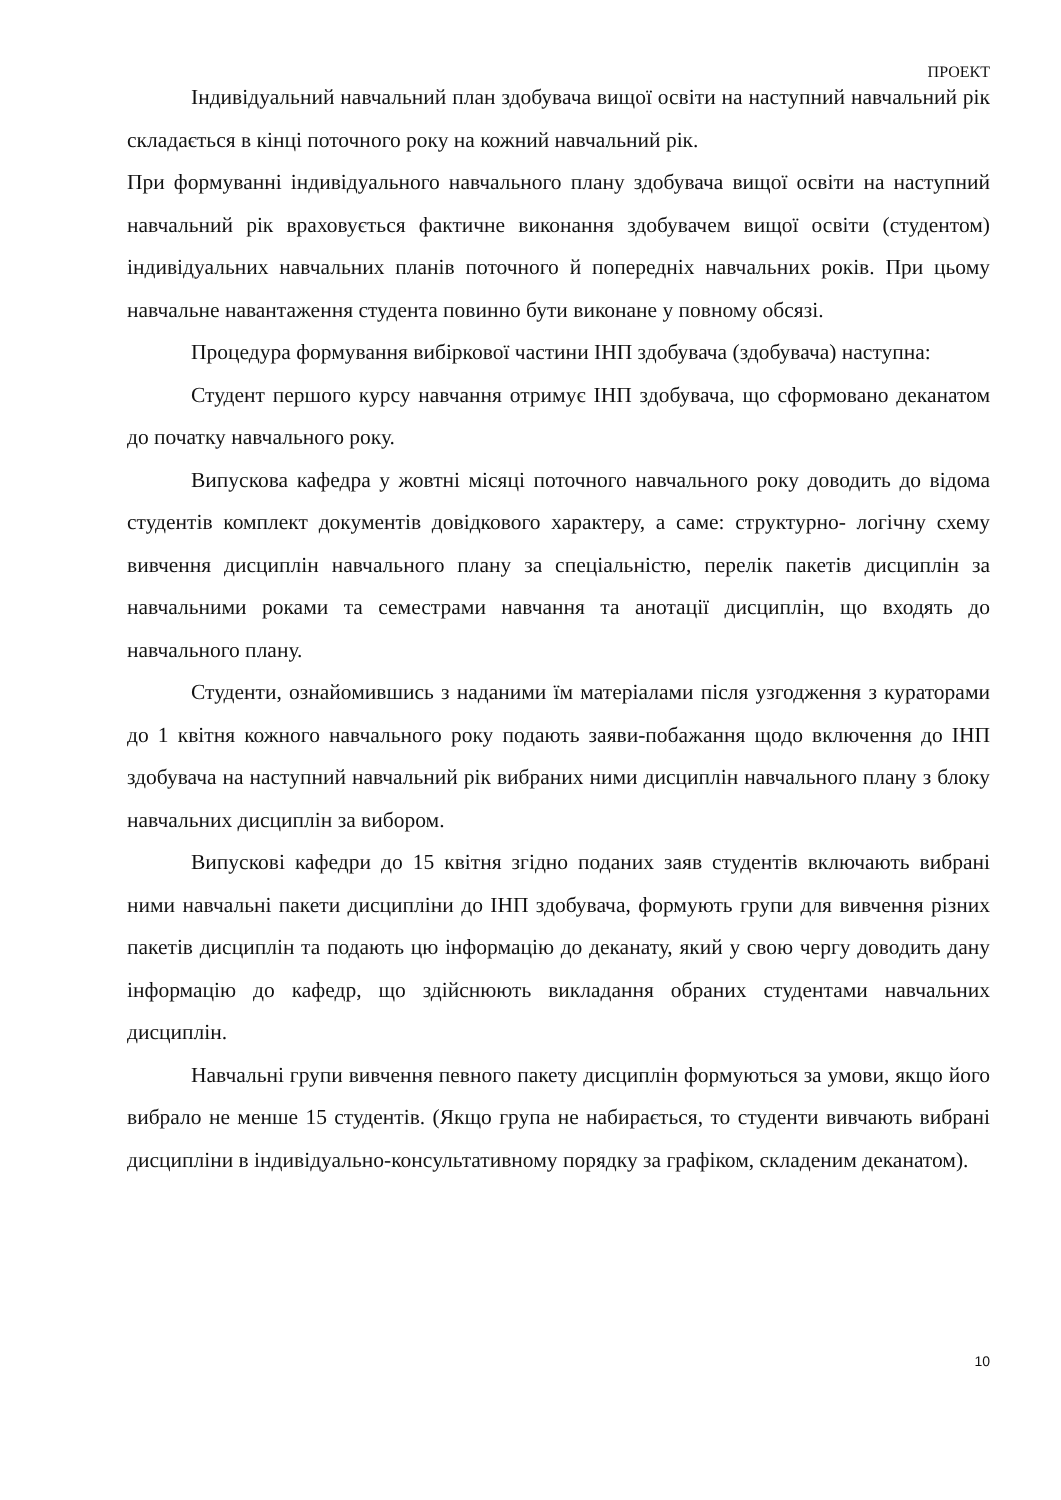ПРОЕКТ
Індивідуальний навчальний план здобувача вищої освіти на наступний навчальний рік складається в кінці поточного року на кожний навчальний рік.
При формуванні індивідуального навчального плану здобувача вищої освіти на наступний навчальний рік враховується фактичне виконання здобувачем вищої освіти (студентом) індивідуальних навчальних планів поточного й попередніх навчальних років. При цьому навчальне навантаження студента повинно бути виконане у повному обсязі.
Процедура формування вибіркової частини ІНП здобувача (здобувача) наступна:
Студент першого курсу навчання отримує ІНП здобувача, що сформовано деканатом до початку навчального року.
Випускова кафедра у жовтні місяці поточного навчального року доводить до відома студентів комплект документів довідкового характеру, а саме: структурно- логічну схему вивчення дисциплін навчального плану за спеціальністю, перелік пакетів дисциплін за навчальними роками та семестрами навчання та анотації дисциплін, що входять до навчального плану.
Студенти, ознайомившись з наданими їм матеріалами після узгодження з кураторами до 1 квітня кожного навчального року подають заяви-побажання щодо включення до ІНП здобувача на наступний навчальний рік вибраних ними дисциплін навчального плану з блоку навчальних дисциплін за вибором.
Випускові кафедри до 15 квітня згідно поданих заяв студентів включають вибрані ними навчальні пакети дисципліни до ІНП здобувача, формують групи для вивчення різних пакетів дисциплін та подають цю інформацію до деканату, який у свою чергу доводить дану інформацію до кафедр, що здійснюють викладання обраних студентами навчальних дисциплін.
Навчальні групи вивчення певного пакету дисциплін формуються за умови, якщо його вибрало не менше 15 студентів. (Якщо група не набирається, то студенти вивчають вибрані дисципліни в індивідуально-консультативному порядку за графіком, складеним деканатом).
10